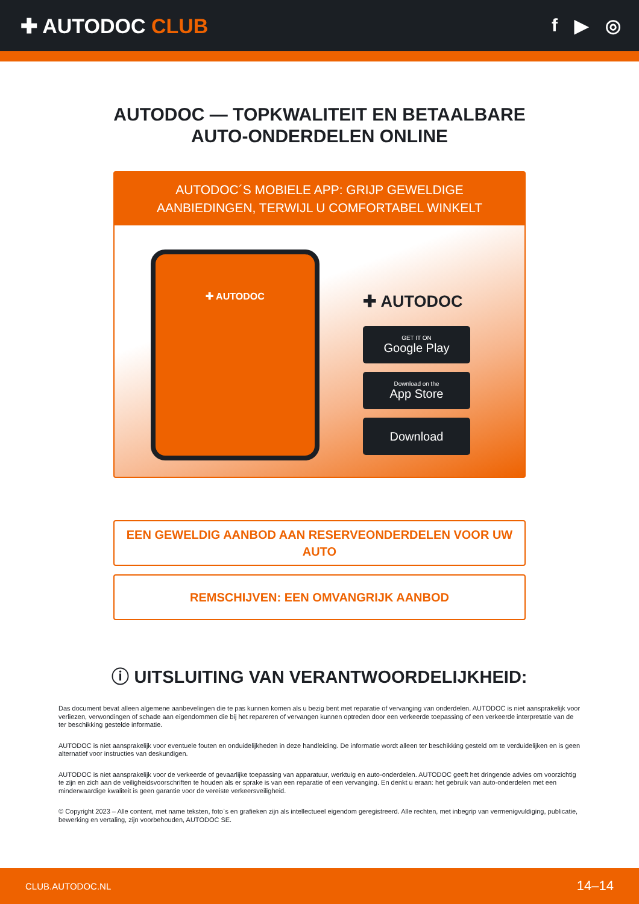✚ AUTODOC CLUB f ▶ ◎
AUTODOC — TOPKWALITEIT EN BETAALBARE AUTO-ONDERDELEN ONLINE
AUTODOC´S MOBIELE APP: GRIJP GEWELDIGE AANBIEDINGEN, TERWIJL U COMFORTABEL WINKELT
✚ AUTODOC
✚ AUTODOC
GET IT ON
Google Play
Download on the
App Store
Download
EEN GEWELDIG AANBOD AAN RESERVEONDERDELEN VOOR UW AUTO
REMSCHIJVEN: EEN OMVANGRIJK AANBOD
ⓘ UITSLUITING VAN VERANTWOORDELIJKHEID:
Das document bevat alleen algemene aanbevelingen die te pas kunnen komen als u bezig bent met reparatie of vervanging van onderdelen. AUTODOC is niet aansprakelijk voor verliezen, verwondingen of schade aan eigendommen die bij het repareren of vervangen kunnen optreden door een verkeerde toepassing of een verkeerde interpretatie van de ter beschikking gestelde informatie.
AUTODOC is niet aansprakelijk voor eventuele fouten en onduidelijkheden in deze handleiding. De informatie wordt alleen ter beschikking gesteld om te verduidelijken en is geen alternatief voor instructies van deskundigen.
AUTODOC is niet aansprakelijk voor de verkeerde of gevaarlijke toepassing van apparatuur, werktuig en auto-onderdelen. AUTODOC geeft het dringende advies om voorzichtig te zijn en zich aan de veiligheidsvoorschriften te houden als er sprake is van een reparatie of een vervanging. En denkt u eraan: het gebruik van auto-onderdelen met een minderwaardige kwaliteit is geen garantie voor de vereiste verkeersveiligheid.
© Copyright 2023 – Alle content, met name teksten, foto`s en grafieken zijn als intellectueel eigendom geregistreerd. Alle rechten, met inbegrip van vermenigvuldiging, publicatie, bewerking en vertaling, zijn voorbehouden, AUTODOC SE.
CLUB.AUTODOC.NL 14–14